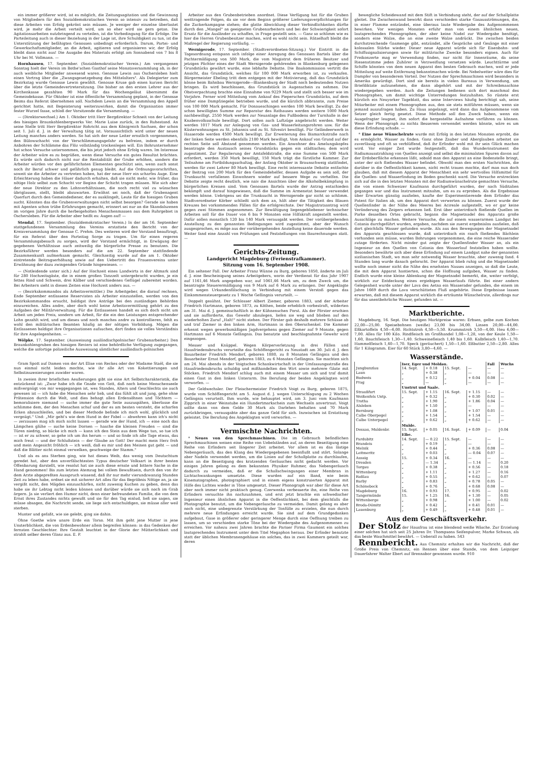ein immer größerer wird, ist es möglich, die Zeitungsagitation und die Gewinnung von Mitgliedern für den Sozialdemokratischen Verein so intensiv zu betreiben, daß diese Arbeiten von Erfolg gekrönt sein müssen. Je weniger der einzelne überlastet wird, je mehr die Arbeit verteilt wird, um so eher wird sie gern getan. Die Agitationsarbeiten nutzbringend zu verteilen, ist die Vorbedingung für die Erfolge. Die Parteileitung auch in dieser Beziehung in der Lage ist, ihre Schuldigkeit zu tun, ist die Unterstützung der befähigten Genossen unbedingt erforderlich. Darum, Partei- und Gewerkschaftsmitglieder, an die Arbeit, agitieren und organisieren wir, der Erfolg bleibt dann nicht aus! Die Ausgabe des Materials erfolgt am Sonnabend von 7 bis 8 Uhr bei M. Vollmann. —
Hornhausen, 17. September. (Sozialdemokratischer Verein.) Am vergangenen Sonntag hielt der Verein im Bothe'schen Gasthof seine Monatsversammlung ab, in der auch weibliche Mitglieder anwesend waren. Genosse Lewin aus Oschersleben hielt einen Vortrag über die „Zwangsgesetzgebung des Mittelalters". Als Delegierter zum Bezirkstag wurde Genosse Lewin gewählt. Genosse Kruse gab einen kurzen Bericht über die letzte Gemeindevertretersitzung. Die bisher an den ersten Lehrer aus der Kirchenkasse gezahlten 90 Mark für das Wochengeläut übernimmt die Gemeindekasse. Für Oktober ist eine öffentliche Versammlung geplant, in der Genosse Beims das Referat übernehmen soll. Nachdem Lewin an die Versammlung den Appell gerichtet hatte, mit Begeisterung weiterzuwirken, damit die Organisation immer fester Wurzel fasse, schloß der Vorsitzende die Versammlung. —
— (Direktorwechsel.) Am 1. Oktober tritt Herr Bergdirektor Schneit von der Leitung des hiesigen Braunkohlenbergwerks Ver. Marie Luise zurück, in den Ruhestand. An seine Stelle tritt Herr Bergdirektor Rohricht aus dem Königreich Sachsen, der schon seit 1. Juli d. J. in der Verwaltung tätig ist. Voraussichtlich wird unter der neuen Leitung manches anders werden. So hat sich der neue Leiter ernstlich vorgenommen, den Bülowschacht von der Verschlämmungsgefahr zu befreien, indem er durch Anbohren der Schlämme das Flöz vollständig trockenlegen will. Ein Bohrunternehmer hat schon Versuche unternommen, die bis jetzt jedoch ohne Erfolg waren. Im Interesse der Arbeiter wäre es zu begrüßen, wenn diese Versuche ein gutes Resultat brächten. Es würde sich dadurch nicht nur die Rentabilität der Grube erhöhen, sondern die Arbeiter würden vor den gefährlichsten Elementen geschützt sein, wenn auch sonst noch ihr Beruf schwer und gefährlich genug bleibt. Auf die Ordnungsvorschriften, soweit sie die Arbeiter zu vertreten haben, hat der neue Herr ein scharfes Auge. Eine Erleichterung haben die Häuer dadurch erhalten, daß sie nicht mehr, wie früher, das nötige Holz selbst zum Schacht vor Beginn der Schicht tragen müssen. Wie sich aber der neue Direktor zu den Lohnverhältnissen, die noch recht viel zu wünschen übriglassen, stellt, bleibt abzuwarten. Erwähnt sei noch, daß der Grubenagent Querfurt durch den Gemeindediener, der es ausklingelt, Leute für die hiesigen Gruben sucht. Könnten das die Grubenverwaltungen nicht selbst besorgen? Gerade sie haben mit Agenten schon trübe Erfahrungen gemacht, erinnert sei nur an die Skandalszenen im vorigen Jahre durch die herbeigeholten Menschenmassen aus dem Ruhrgebiet in Oschersleben. Für die Arbeiter aber heißt es: Augen auf! —
Stendal, 17. September. (Sozialdemokratischer Verein.) In der am 16. September stattgefundenen Versammlung des Vereins erstattete den Bericht von der Kreisversammlung der Genosse C. Prehm. Des weiteren wird der Vorstand beauftragt, für ein Referat über den Parteitag Sorge zu tragen. Um für einen regeren Versammlungsbesuch zu sorgen, wird der Vorstand ermächtigt, in Erwägung der gegebenen Verhältnisse auch zeitweilig die bürgerliche Presse zu benutzen. Die Bezirksführer werden besonders auf die am 22. September stattfindende Zusammenkunft aufmerksam gemacht. Gleichzeitig wurde auf die am 1. Oktober eintretende Beitragserhöhung sowie auf den Uebertritt des Frauenvereins unter Erwähnung der dazu zwingenden Gründe hingewiesen. —
— (Notleidende unter sich.) Auf der Hochzeit eines Landwirts in der Altmark sind für 280 Hochzeitsgäste, die in einem großen Tanzzelt untergebracht wurden, je ein fettes Rind und Schwein, drei Kälber und verschiedenes Geflügel zubereitet worden. Bei Arbeitern sieht in diesen Zeiten eine Hochzeit anders aus. —
— (Bezirkskommandos als Arbeitsvermittler.) Die Arbeitgeber, die darauf rechnen, Ende September entlassene Reservisten als Arbeiter einzustellen, werden von den Bezirkskommandos ersucht, baldigst ihre Anträge bei den zuständigen Behörden einzureichen. Alles andre, aber doch wohl keine Arbeitsvermittlung gehört zu den Aufgaben der Militärverwaltung. Für die Entlassenen handelt es sich doch nicht um Arbeit um jeden Preis, sondern um Arbeit, für die ein den Leistungen entsprechender Lohn gezahlt wird, und um dieses und noch manches andre zu kontrollieren, fehlt es wohl den militärischen Beamten häufig an der nötigen Vorbildung. Mögen die Entlassenen baldigst ihre Organisationen aufsuchen, dort finden sie volles Verständnis für ihre Angelegenheiten. —
Wölpke, 17. September. (Ausweisung ausländischpolnischer Grubenarbeiter.) Den Braunkohlengruben des hiesigen Reviers ist eine behördliche Verfügung zugegangen, welche die sofortige polizeiliche Ausweisung sämtlicher ausländisch-polnischen
Gram Spott auf Damen von der Art Elise von Reckes oder der Madame Staël, die sie nun einmal nicht leiden mochte, wie ihr alle Art von Kokettierungen und Selbstinszenierungen zuwider waren.
In zweien ihrer brieflichen Aeußerungen gibt sie eine Art Selbstcharakteristik, die entzückend ist: „Zwar habe ich die Gnade von Gott, daß noch keine Menschenseele mißvergnügt von mir weggegangen ist, wes Standes, Alters und Geschlechts sie auch gewesen ist — ich habe die Menschen sehr lieb, und das fühlt alt und jung, gehe ohne Prätension durch die Welt, und dies behagt allen Erdensöhnen und Töchtern — bemoralisiere niemand — suche immer die gute Seite auszuspähen, überlasse die schlimme dem, der den Menschen schuf und der es am besten versteht, die scharfen Ecken abzuschleifen, und bei dieser Methode befinde ich mich wohl, glücklich und vergnügt." Und: „Mir geht's wie dem Hund in der Fabel — abwehren kann ich's nicht — zerzausen mag ich mich nicht lassen — gerade wie der Hund, ich — eine noch das Lämpchen glühe — suche keine Dornen — hasche die kleinen Freuden — sind die Türen niedrig, so bücke ich mich — kann ich den Stein aus dem Wege tun, so tue ich — ist er zu schwer, so gehe ich um ihn herum — und so finde ich alle Tage etwas, das mich freut — und der Schlußstein — der Glaube an Gott! Der macht mein Herz froh und mein Angesicht fröhlich — ich weiß, daß es mir und den Meinen gut geht — und daß die Blätter nicht einmal verwelken, geschweige der Stamm."
Und als es ans Sterben ging, wie hat dieses Weib, das wenig vom Deutschtum geredet hat, aber den unverfälschtesten Typus deutscher Volksart in ihrer besten Offenbarung darstellt, wie resolut hat sie auch diese ernste und bittere Sache in die Hand genommen! Bis zum letzten Atemzug bei vollem Bewußtsein, durch den von ihr dem Arzte abgepreßten Ausspruch wissend, daß ihr nur mehr vierundzwanzig Stunden Zeit zu leben habe, ordnet sie mit sicherer Art alles für das Begräbnis Nötige an, ja sie vergißt nicht, den Mägden einzuschärfen, nicht zuwenig Kuchen zu geben, denn das habe sie ihr Lebtag nicht leiden können und darüber würde sie sich noch im Grab ärgern. Ja sie verliert den Humor nicht, denn einer befreundeten Familie, die von dem Ernst ihres Zustandes nichts gewußt und sie für den Tag einlud, ließ sie sagen, sie müsse absagen, die Nachricht sende, sie liege sich entschuldigen, sie müsse aller weil sterben.
Munter und gefaßt, wie sie gelebt, ging sie dahin.
Ohne Goethe wäre unsre Erde ein Torso. Mit ihm geht jene Mutter in jene Unsterblichkeit, die von Erdenbewohner allein begreifen können: in das Gedenken der fernsten Geschlechter. Ihre Gestalt leuchtet in der Glorie der Mütterlichkeit und strahlt selber deren Glanz aus. E. P.
Arbeiter aus den Grubenbetrieben anordnet. Diese Verfügung hat für die Gruben weittragende Folgen, da sie vor dem Beginn größerer Lieferungsverpflichtungen für die Zuckerkampagne stehen; die glatte Abwicklung dieser Verbindlichkeiten dürfte durch den „Mangel" an geeigneten Grubenarbeitern und bei der Schwierigkeit sofort Ersatz für die Ausländer zu schaffen, in Frage gestellt sein. — Ganz so schlimm wie es hier die Herren Grubenbesitzer machen, wird es wohl nicht sein. Rätselhaft bleibt die Maßregel der Regierung vorläufig. —
Wernigerode, 17. September. (Stadtverordneten-Sitzung.) Vor Eintritt in die Tagesordnung entspann sich infolge einer Anregung des Genossen Bartels über die Pachtermäßigung von 500 Mark, die vom Magistrat dem früheren Besitzer und jetzigen Pächter eines der Stadt Wernigerode gehörenden in Blankenburg gelegenen Grundstücks gewährt wurde, eine lebhafte Debatte. Die Baukommission vertritt die Ansicht, das Grundstück, welches für 100 000 Mark erworben ist, zu verkaufen. Bürgermeister Ebeling tritt dem entgegen mit der Motivierung, daß das Grundstück könne beim Bahnbau Wernigerode—Blankenburg der Stadt noch bedeutenden Nutzen bringen. Es wird beschlossen, das Grundstück in Augenschein zu nehmen. Die Obstverpachtung brachte eine Einnahme von 9229 Mark und stellt sich besser wie im Vorjahre. Ferner wird Mitteilung vom Ankauf des Pieperschen Grundstücks, auf dem früher eine Dampfziegelei betrieben wurde, und die kürzlich abbrannte, zum Preise von 100 000 Mark gemacht. Für Donaueschingen werden 100 Mark bewilligt. Zu der schon bewilligten Summe zur Reparatur des Rathauses werden weitere 1000 Mark nachbewilligt. 2550 Mark werden zur Neuanlage des Fußbodens der Turnhalle in der Knabenvolksschule bewilligt. Dort sollen auch Luftzüge angebracht werden. Weiter werden 1017 Mark zur Anlegung von Gas- und Wasserleitungsrohren usw. für die Küsterwohnungen zu St. Johannis und zu St. Silvestri bewilligt. Für Geländeerwerb in Hasserode werden 4500 Mark bewilligt. Zur Erweiterung des Bismarckstraße nach der linken Seite werden ebenfalls 2180 Mark bewilligt. Vom Ankauf von Grund auf der rechten Seite soll Abstand genommen werden. Ein Anwohner des Amelungskopfes beantragte den Austausch seines Grundstücks gegen ein städtisches; dem wird zugestimmt. Zur Regulierung der Amtsfeldstraße, die eine Summe von 500 Mark erfordert, werden 350 Mark bewilligt, 150 Mark trägt die fürstliche Kammer. Zur Teilnahme am Fortbildungsschultag, der Anfang Oktober in Braunschweig stattfindet, werden für zwei Lehrer 80 Mark bewilligt. Eine recht interessante Debatte entfachte der Beitrag von 200 Mark für den Gemeindehelfer, dessen Aufgabe es sein soll, der Trunksucht verfallenen Einwohnern wieder auf bessere Wege zu verhelfen. Die Debatte zeigte recht deutlich, wie naiv die Ansichten über die Alkoholbekämpfung in bürgerlichen Kreisen sind. Vom Genossen Bartels wurde der Antrag entschieden bekämpft und darauf hingewiesen, daß die Summe im Armenetat besser verwendet werden könne. Uebrigens sei die Trunksucht in Wernigerode gar nicht so schlimm. Stadtverordneter Körber schließt sich dem an, hält aber die Tätigkeit des Blauen Kreuzes bei vorkommenden Fällen für die erfolgreichste. Der Magistratsantrag wird gegen zwei Stimmen angenommen. Zur Bewältigung liegengebliebener technischer Arbeiten soll für die Dauer von 6 bis 9 Monaten eine Hilfskraft angestellt werden. Dafür sollen monatlich 120 bis 140 Mark verausgabt werden. Der vorübergehenden Anstellung zu den genannten Bedingungen wird zugestimmt, aber der Wunsch ausgesprochen, es möge aus der vorübergehenden Anstellung keine dauernde werden. Weiter fand eine Anzahl von Prüfungen und Feststellungen von Baurechnungen statt. —
Gerichts-Zeitung.
Landgericht Magdeburg (Ferienstrafkammer).
Sitzung vom 16. September 1908.
Ein seltener Fall. Der Arbeiter Franz Wünne zu Burg, geboren 1850, änderte im Juli d. J. eine Bescheinigung seines Arbeitgebers, worin der Verdienst für das Jahr 1907 auf 1161,46 Mark angegeben war, auf 1061,46 Mark um, zu dem Zweck um, die beantragte Steuerermäßigung von 9 Mark auf 6 Mark zu erlangen. Der Angeklagte wird wegen Urkundenfälschung in Verbindung mit einem Verstoß gegen das Einkommensteuergesetz zu 1 Woche Gefängnis verurteilt. —
Doppelt gesühnt. Der Schlosser Albert Ziemer, geboren 1883, und der Arbeiter Friedrich Hartmann, geboren 1873, zu Köthen, beide erheblich vorbestraft, wilderten am 31. Mai d. J. gemeinschaftlich in der Kühnenschen Forst. Als der Förster erschien und sie aufforderte, das Gewehr abzulegen, liefen sie weg und blieben auf den wiederholten Zuruf „Halt!" nicht stehen. Der Förster gab deshalb mehrere Schüsse ab und traf Ziemer in den linken Arm, Hartmann in den Oberschenkel. Die Kammer erkennt wegen gewerbsmäßigen Jagdvergehens gegen Ziemer auf 9 Monate, gegen Hartmann auf 6 Monate Gefängnis. Das benutzte und beschlagnahmte Gewehr wird eingezogen.
Messer und Knüppel. Wegen Körperverletzung in drei Fällen und Hausfriedensbruchs verurteilte das Schöffengericht zu Neustadt am 30. Juli d. J. den Bauarbeiter Friedrich Mendorf, geboren 1880, zu 8 Monaten Gefängnis und den Bauarbeiter Ernst Mendorf, geboren 1883, zu 6 Monaten Gefängnis. Sie machten sich am 24. Mai abends in der Voigtschen Schankwirtschaft in der Umfassungsstraße des Hausfriedensbruchs schuldig und mißhandelten den Wirt sowie mehrere Gäste mit Stöcken. Friedrich Mendorf schlug auch mit einem Messer um sich und traf damit einen Gast in den linken Unterarm. Die Berufung der beiden Angeklagten wird verworfen. —
Der Geldwechsler. Der Fleischermeister Friedrich Voigt zu Burg, geboren 1875, wurde vom Schöffengericht am 5. August d. J. wegen Unterschlagung zu 2 Wochen Gefängnis verurteilt. Ihm wurde, wie behauptet wird, am 3. Juni vom Kaufmann Zipprich in einer Weinstube ein Hundertmarkschein zum Wechseln anvertraut. Voigt sollte dann von dem Gelde 30 Mark als Darlehen behalten und 70 Mark zurückbringen, verausgabte aber das ganze Geld für sich. Inzwischen ist Erstattung geleistet. Die Berufung des Angeklagten wird verworfen. —
Vermischte Nachrichten.
* Neues von den Sprechmaschinen. Die im Gebrauch befindlichen Sprechmaschinen weisen eine Reihe von Uebelständen auf, an deren Beseitigung eine Reihe von Erfindern seit längerer Zeit arbeitet. Vor allem ist es das lästige Nebengeräusch, das den Klang des Wiedergegebenen beeinflußt und stört. Solange aber Nadeln verwendet werden, um die Linien auf der Schallplatte zu durchlaufen, kann an die Beseitigung des kratzenden Geräusches nicht gedacht werden. Vor einigen Jahren gelang es dem bekannten Physiker Ruhmer, das Nebengeräusch dadurch zu vermeiden, daß er die Schallschwingungen einer Membran in Lichtschwankungen umsetzte. Diese wurden auf ein Band, wie beim Kinematographen, photographiert und in einem eigens konstruierten Apparat mit Hilfe des Lichtes wieder in Töne umgesetzt. Dieser Phonograph war aber für diese Art aber noch immer nicht praktisch genug. Czerwenka verbesserte ihn, eine Reihe von Erfindern versuchte ihn nachzuahmen, und erst jetzt brachte ein schwedischer Ingenieur einen ähnlichen Apparat in die Oeffentlichkeit, bei dem gleichfalls die Photographie benutzt, um die Nebengeräusche zu vermeiden. Damit gelang es aber noch nicht, eine unbegrenzte Verstärkung der Tonfülle zu erzielen, die nun durch mehrere neue Erfindungen erreicht wurde. Sie sind auf dem Grundgedanken aufgebaut, Gase in größerer oder geringerer Menge durch eine Oeffnung treiben zu lassen, um so verschieden starke Töne bei der Wiedergabe des Aufgenommenen zu erreichen. Vor nahezu zwei Jahren brachte die Pariser Firma Gaumont ein solches lautsprechendes Instrument unter dem Titel Megaphon heraus. Der Erfinder benutzte statt der üblichen Membranengehäuse ein solches, das in zwei Kammern geteilt war, deren
bewegliche Scheidewand mit dem Stift in Verbindung steht, der auf der Schallplatte gleitet. Die Zwischenwand bewirkt dann verschieden starke Gasausströmungen, die, in einer Flamme entzündet, eine überaus laute Wiedergabe des Aufgenommenen bewirken. Vor wenigen Monaten erfuhr man von einem ähnlichen neuen, lautsprechenden Phonographen, der aber keine Nadel zur Wiedergabe benötigt, sondern eine Walze, die an eine zweite Walze andrückt. Die zwischen beiden durchstreichende Gasmenge gibt, entzündet, alle Gespräche und Gesänge mit einer kolossalen Stärke wieder. Dieser neue Apparat würde sich für Eisenbahn- und Schiffssignalisierungen sowie für militärische Zwecke besonders eignen. Auch für Freikonzerte mag er Verwendung finden, nur nicht für Innenräume, da seine Riesenstimme jeden Zuhörer in Verzweiflung versetzen würde. Leuchttürme und Schiffe könnten von dem neuen Apparat den besten Gebrauch machen, weil er jede Mitteilung auf weite Entfernung bekanntmachen würde. Bei Nebelwetter wäre dies für Dampfer von besonderem Vorteil. Der Nutzen der Sprechmaschinen wird besonders in Amerika gewürdigt. Dort sind sie bereits in vielen Bureaus in Verwendung, um Briefdiktate aufzunehmen, die dann abgehört und mit der Schreibmaschine wiedergegeben werden. Auch die Zeitungen bedienen sich dort manchmal des Phonographen, um damit wichtige Unterredungen festzuhalten. So rüstete erst kürzlich ein Neuyorker Tageblatt, das seine Interviews häufig berichtigt sah, seine Mitarbeiter mit einem Phonographen aus, den sie stets mitführen müssen, wenn sie jemand auszufragen haben. Zu Haus angelangt, wird dann das Aufgenommene vom Setzer gleich fertig gesetzt. Diese Methode soll den Zweck haben, wenn ein Ausgefragter leugnet, ihm sofort die hergestellte Aufnahme vorführen zu können. Wenn der Phonograph zu nichts Besserem verwendet werden könnte, wäre es um diese Erfindung schade. —
* Eine neue Wünschelrute wurde mit Erfolg in den letzten Monaten erprobt, die es ermöglicht, Wasser zu finden. Ganz ohne Zauber und Aberglauben arbeitet sie zuverlässig und oft so verblüffend, daß ihr Erfinder wohl mit ihr sein Glück machen wird. Vor einiger Zeit wurde festgestellt, daß das Wunderinstrument die Radiumausstrahlung von Quellen anzeigt und selbst die minimalsten Spuren davon auf der Erdoberfläche erkennen läßt, sobald man den Apparat an eine Bodenstelle bringt, unter der sich fließendes Wasser befindet. Obwohl man den ersten Nachrichten, die darüber in die Oeffentlichkeit kamen, nicht recht trauen mochte, darf man nun doch glauben, daß mit diesem Apparat der Menschheit ein sehr wertvolles Hilfsmittel für die Quellen- und Wasserfindung im Boden geschenkt ward. Die Versuche erstreckten sich auf die in den letzten Monaten mit der Radiumwünschelrute gemachten Versuche, die von einem Schweizer Kaufmann durchgeführt wurden, der nach Süditalien gegangen war und das Instrument mitnahm, um es zu erproben. Als die Ergebnisse über Erwarten günstig ausfielen, kaufte der Experimentierende dem Erfinder das Patent für Italien ab, um den Apparat dort verwerten zu können. Zuerst wurde der Quellenfinder in der Nähe des Meeres bei Acireale aufgestellt, wo er gar keine Veränderung des Zeigers erkennen ließ. Erst über unterirdisch fließende Quellen im Parke desselben Ortes gebracht, begann die Magnetnadel des Apparats große Ausschläge zu machen. Weitere Versuche, die auf einem wasserarmen Landgut bei Catania durchgeführt wurden, ergaben, nachdem sie zuerst ergebnislos ausfielen, daß dort gleichfalls Wasser gefunden wurde. Als aus den Bewegungen der Magnetnadel des Apparats geschlossen wurde, daß unterirdisch ein rasch fließendes Bächlein vorhanden sein müsse, wurden Bohrungen vorgenommen, die eine reiche Wasserader zutage förderten. Nicht minder gut zeigte der Quellenfinder Wasser an, als ein Ingenieur an den Quellen von Catania den Wasserlauf feststellen haben wollte. Besonders bewährte sich aber diese Erfindung auf einem Landgut nahe der genannten sizilianischen Stadt, wo man sehr notwendig Wasser brauchte, aber zuwenig fand. 4 Stunden lang wurde danach geforscht. Der Apparat blieb ruhig und die Magnetnadel wollte noch immer nicht die Nähe des ersehnten Nasses anzeigen, so daß die Leute, die mit dem Apparat hantierten, schon die Hoffnung aufgaben, Wasser zu finden. Endlich wurde eine kleine Ablenkung der Magnetnadel bemerkt, die, weiter verfolgt, wirklich zur Entdeckung eines ergiebigen Wasserlaufs führte. Bei einer andern Gelegenheit wurde unter der Lava des Aetna ein Wasserader gefunden, die einem im Jahre 1669 durch die Lava verschütteten Fluß angehörte. Diese Ergebnisse lassen erwarten, daß mit diesem Apparat wirklich die erträumte Wünschelrute, allerdings nur für das unentbehrliche Wasser, gefunden ist. —
Marktberichte.
Magdeburg, 16. Sept. Die heutigen Marktpreise waren: Erbsen, gelbe zum Kochen 22,00—25,00. Speisebohnen (weiße) 23,00 bis 34,00. Linsen 20,00—44,00. Eßkartoffeln 4,50—6,00. Richtstroh 4,50—5,50. Krummstroh 3,50—4,00. Heu 6,00—7,00. Alles für 100 Kilo. Rindfleisch im Großhandel 1,08—1,28, von der Keule 1,50—1,60, Bauchfleisch 1,30—1,40. Schweinefleisch 1,40 bis 1,60. Kalbfleisch 1,40—1,70. Hammelfleisch 1,40—1,70. Speck (geräuchert) 1,50—1,60. Eßbutter 2,50—2,80. Alles für 1 Kilogramm. Eier für 60 Stück 3,80—4,60. —
Wasserstände.
| | Iser, Eger und Moldau. | | | | Fall | Wuchs |
| --- | --- | --- | --- | --- | --- | --- |
| Jungbunzlau | 14. Sept. | + 0.18 | 15. Sept. | — | — | — |
| Laun | „ | + 0.38 | „ | — | — | — |
| Budweis | „ | + 0.12 | „ | + 0.04 | 0.08 | — |
| Prag | „ | — | „ | — | — | — |
| | Unstrut und Saale. | | | | | |
| Straußfurt | 15. Sept. | + 1.15 | 16. Sept. | + 1.15 | — | — |
| Weißenfels Untp. | „ | + 0.32 | „ | + 0.30 | 0.02 | — |
| Trotha | „ | + 1.90 | „ | + 1.86 | 0.04 | — |
| Alsleben | „ | + 1.50 | „ | — | — | — |
| Bernburg | „ | + 1.08 | „ | + 1.07 | 0.01 | — |
| Calbe Oberpegel | „ | + 1.54 | „ | + 1.54 | — | — |
| Calbe Unterpegel | „ | + 0.62 | „ | + 0.62 | — | — |
| | Mulde. | | | | | |
| Dessau, Muldenbr. | 15. Sept. | + 0.05 | 16. Sept. | + 0.09 | — | 0.04 |
| | Elbe. | | | | | |
| Pardubitz | 14. Sept. | — 0.22 | 15. Sept. | — | — | — |
| Brandeis | „ | + 0.19 | „ | — | — | — |
| Melnik | „ | + 0.44 | „ | + 0.36 | 0.08 | — |
| Leitmeritz | „ | + 0.03 | „ | — 0.04 | 0.07 | — |
| Aussig | 15. | + 0.34 | 16. | — | — | — |
| Dresden | „ | — 1.34 | „ | — 1.14 | — | 0.20 |
| Torgau | „ | + 0.38 | „ | + 0.56 | — | 0.18 |
| Wittenberg | „ | + 1.11 | „ | + 1.27 | — | 0.16 |
| Roßlau | „ | + 0.55 | „ | + 0.62 | — | 0.07 |
| Barby | „ | + 0.83 | „ | + 0.78 | 0.05 | — |
| Schönebeck | „ | + 0.76 | „ | + 0.68 | 0.08 | — |
| Magdeburg | 16. | + 0.93 | 17. | + 0.95 | — | 0.02 |
| Tangermünde | 15. | + 1.25 | 16. | + 1.30 | — | 0.05 |
| Wittenberge | „ | + 0.98 | „ | + 1.00 | — | 0.02 |
| Broda-Dömitz | „ | + 0.42 | „ | + 0.41 | 0.01 | — |
| Lauenburg | „ | + 0.49 | „ | + 0.48 | 0.01 | — |
Aus dem Geschäftsverkehr.
Der Stolz der Hausfrau ist eine blendend weiße Wäsche. Zur Erzielung einer solchen hat sich seit 25 Jahren Dr. Thompsons Seifenpulver, Marke Schwan, als das beste Waschmittel bewährt. — Ueberall zu haben. 543
Rennbericht. Aus Chemnitz erhalten wir die Nachricht, daß der Große Preis von Chemnitz, ein Rennen über eine Stunde, von dem Leipziger Dauerfahrer Walter Ebert auf Brennabor gewonnen wurde. 910